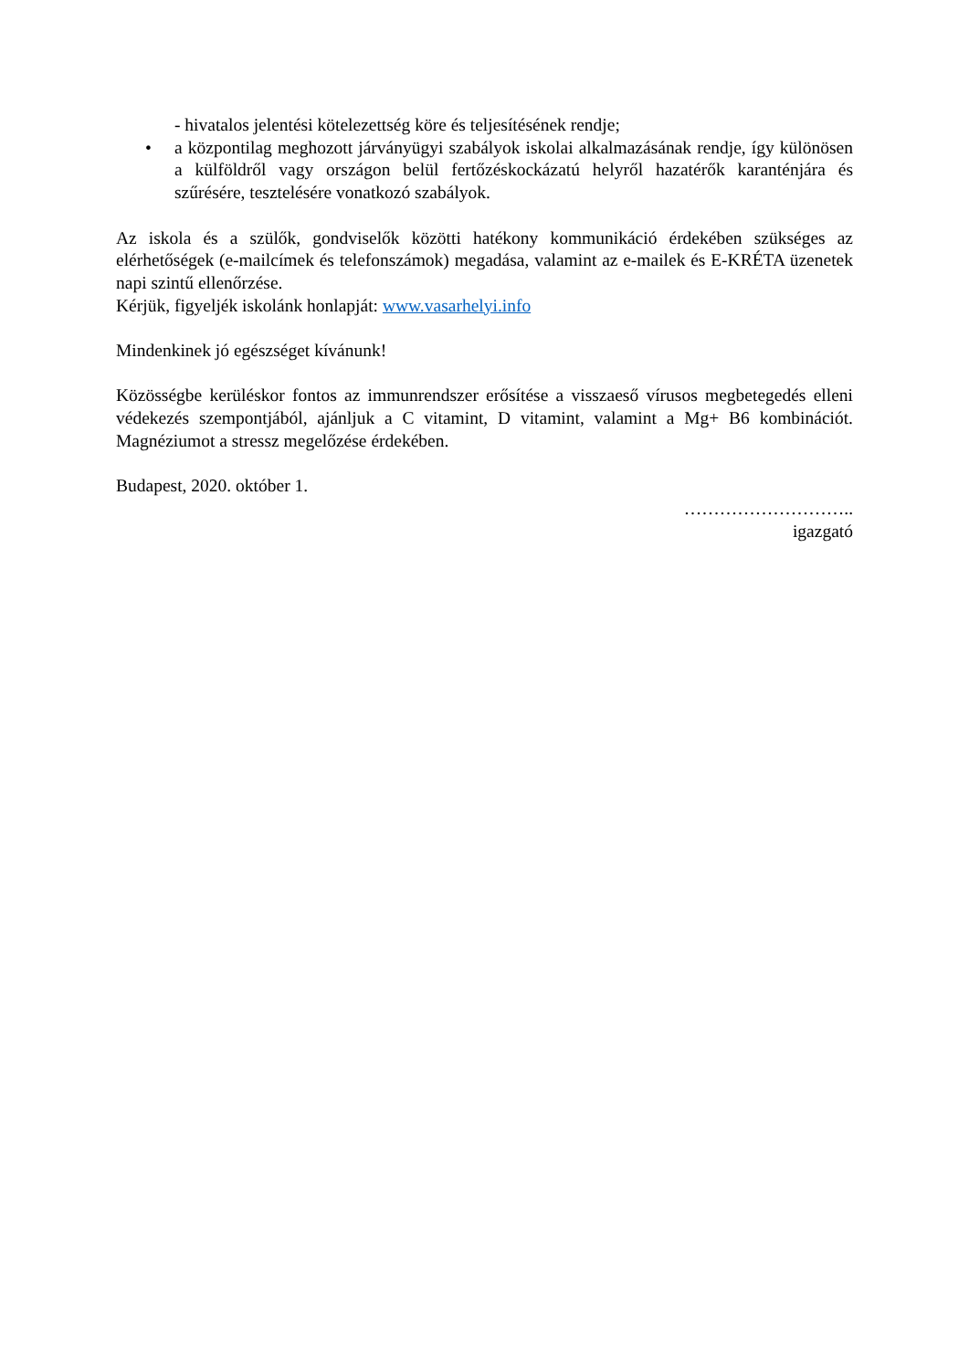- hivatalos jelentési kötelezettség köre és teljesítésének rendje;
• a központilag meghozott járványügyi szabályok iskolai alkalmazásának rendje, így különösen a külföldről vagy országon belül fertőzéskockázatú helyről hazatérők karanténjára és szűrésére, tesztelésére vonatkozó szabályok.
Az iskola és a szülők, gondviselők közötti hatékony kommunikáció érdekében szükséges az elérhetőségek (e-mailcímek és telefonszámok) megadása, valamint az e-mailek és E-KRÉTA üzenetek napi szintű ellenőrzése.
Kérjük, figyeljék iskolánk honlapját: www.vasarhelyi.info
Mindenkinek jó egészséget kívánunk!
Közösségbe kerüléskor fontos az immunrendszer erősítése a visszaeső vírusos megbetegedés elleni védekezés szempontjából, ajánljuk a C vitamint, D vitamint, valamint a Mg+ B6 kombinációt. Magnéziumot a stressz megelőzése érdekében.
Budapest, 2020. október 1.
………………………..
igazgató